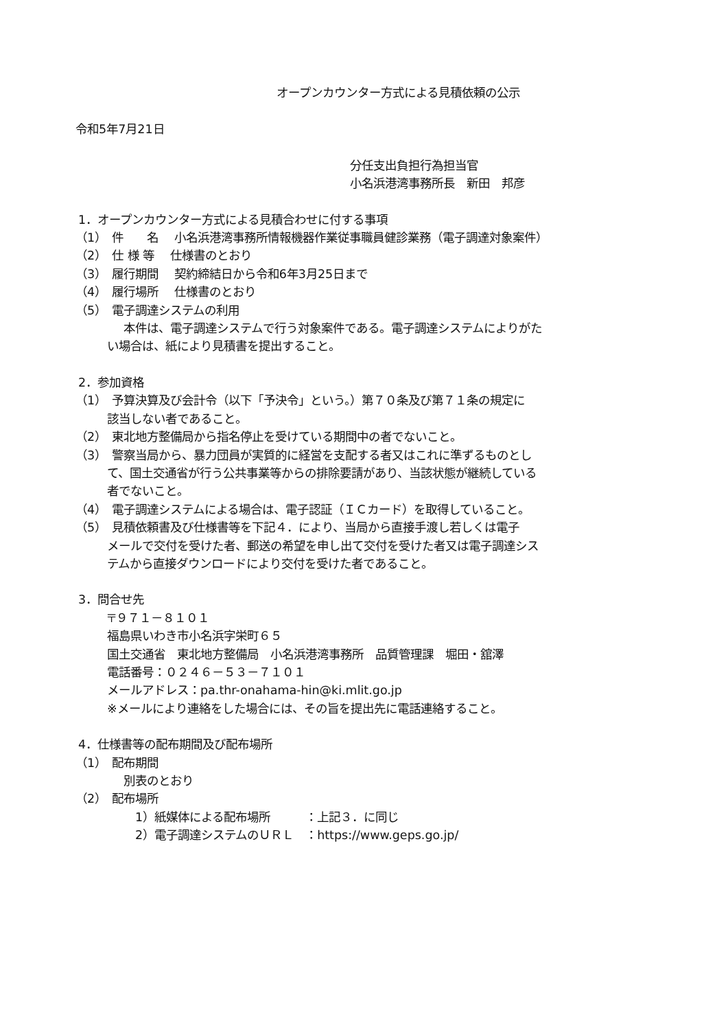オープンカウンター方式による見積依頼の公示
令和5年7月21日
分任支出負担行為担当官
小名浜港湾事務所長　新田　邦彦
1．オープンカウンター方式による見積合わせに付する事項
（1）　件　　名　 小名浜港湾事務所情報機器作業従事職員健診業務（電子調達対象案件）
（2）　仕 様 等　 仕様書のとおり
（3）　履行期間　 契約締結日から令和6年3月25日まで
（4）　履行場所　 仕様書のとおり
（5）　電子調達システムの利用
本件は、電子調達システムで行う対象案件である。電子調達システムによりがた
い場合は、紙により見積書を提出すること。
2．参加資格
（1）　予算決算及び会計令（以下「予決令」という。）第７０条及び第７１条の規定に
該当しない者であること。
（2）　東北地方整備局から指名停止を受けている期間中の者でないこと。
（3）　警察当局から、暴力団員が実質的に経営を支配する者又はこれに準ずるものとし
て、国土交通省が行う公共事業等からの排除要請があり、当該状態が継続している
者でないこと。
（4）　電子調達システムによる場合は、電子認証（ＩＣカード）を取得していること。
（5）　見積依頼書及び仕様書等を下記４．により、当局から直接手渡し若しくは電子
メールで交付を受けた者、郵送の希望を申し出て交付を受けた者又は電子調達シス
テムから直接ダウンロードにより交付を受けた者であること。
3．問合せ先
〒９７１－８１０１
福島県いわき市小名浜字栄町６５
国土交通省　東北地方整備局　小名浜港湾事務所　品質管理課　堀田・舘澤
電話番号：０２４６－５３－７１０１
メールアドレス：pa.thr-onahama-hin@ki.mlit.go.jp
※メールにより連絡をした場合には、その旨を提出先に電話連絡すること。
4．仕様書等の配布期間及び配布場所
（1）　配布期間
別表のとおり
（2）　配布場所
　1）紙媒体による配布場所　　　：上記３．に同じ
　2）電子調達システムのＵＲＬ　：https://www.geps.go.jp/